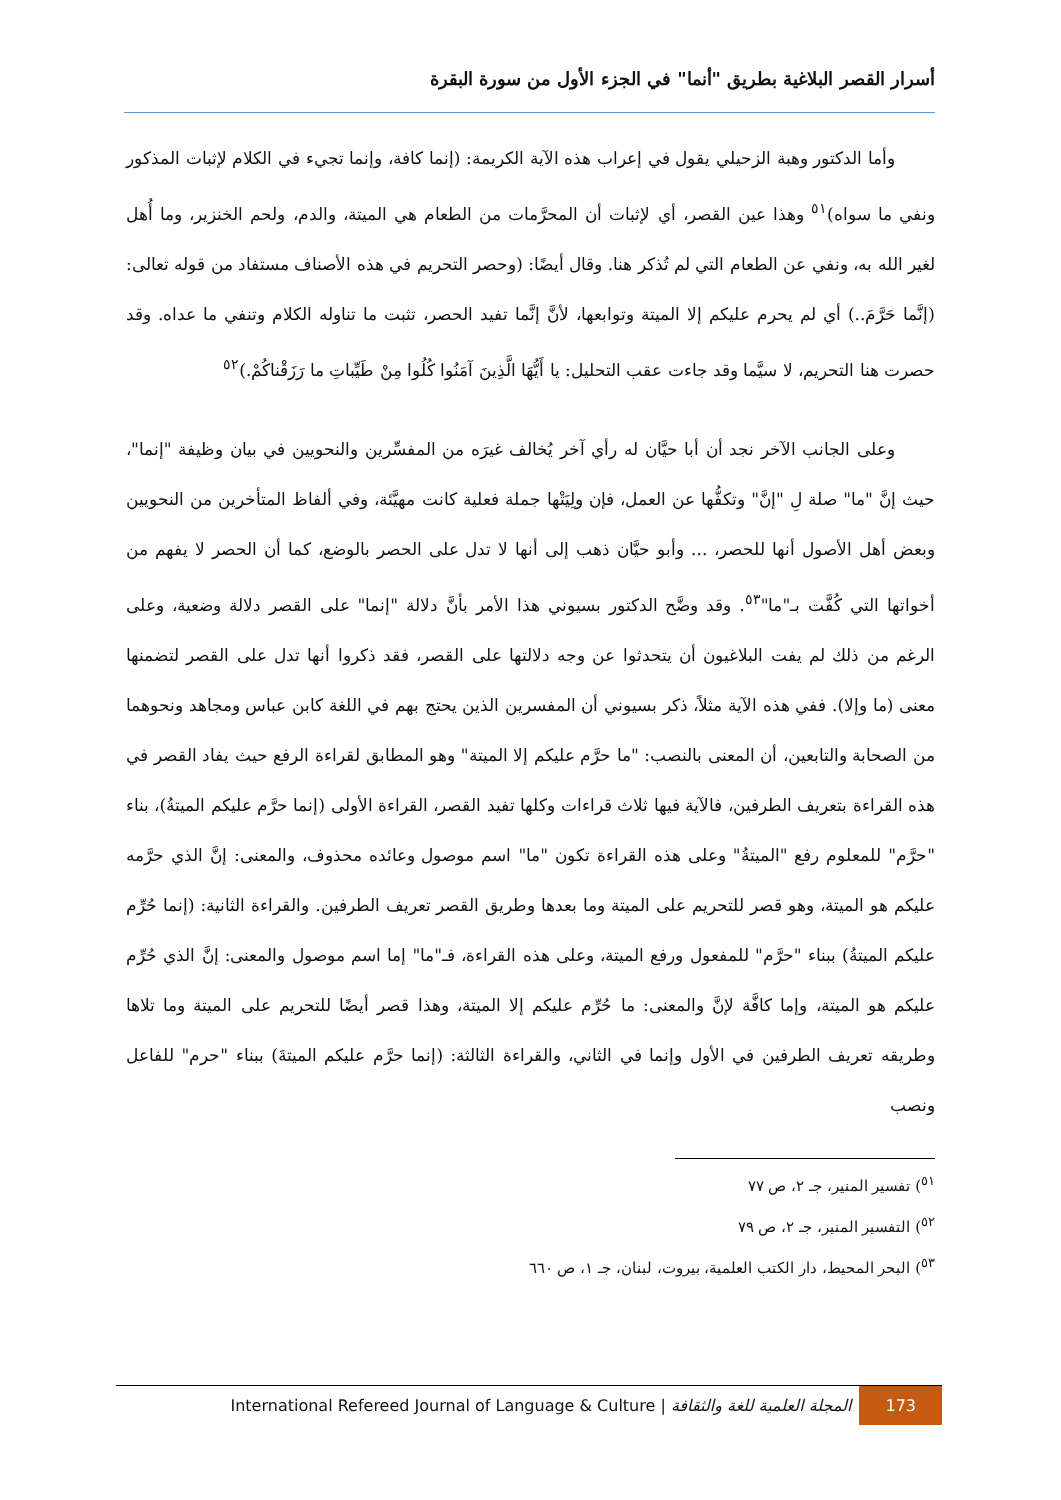أسرار القصر البلاغية بطريق "أنما" في الجزء الأول من سورة البقرة
وأما الدكتور وهبة الزحيلي يقول في إعراب هذه الآية الكريمة: (إنما كافة، وإنما تجيء في الكلام لإثبات المذكور ونفي ما سواه)<sup>٥١</sup> وهذا عين القصر، أي لإثبات أن المحرَّمات من الطعام هي الميتة، والدم، ولحم الخنزير، وما أُهل لغير الله به، ونفي عن الطعام التي لم تُذكر هنا. وقال أيضًا: (وحصر التحريم في هذه الأصناف مستفاد من قوله تعالى: (إنَّما حَرَّمَ..) أي لم يحرم عليكم إلا الميتة وتوابعها، لأنَّ إنَّما تفيد الحصر، تثبت ما تناوله الكلام وتنفي ما عداه. وقد حصرت هنا التحريم، لا سيَّما وقد جاءت عقب التحليل: يا أَيُّهَا الَّذِينَ آمَنُوا كُلُوا مِنْ طَيِّباتِ ما رَزَقْناكُمْ.)<sup>٥٢</sup>
وعلى الجانب الآخر نجد أن أبا حيَّان له رأي آخر يُخالف غيرَه من المفسِّرين والنحويين في بيان وظيفة "إنما"، حيث إنَّ "ما" صلة لِ "إنَّ" وتكفُّها عن العمل، فإن ولِيَتْها جملة فعلية كانت مهيَّئة، وفي ألفاظ المتأخرين من النحويين وبعض أهل الأصول أنها للحصر، ... وأبو حيَّان ذهب إلى أنها لا تدل على الحصر بالوضع، كما أن الحصر لا يفهم من أخواتها التي كُفَّت بـ"ما"<sup>٥٣</sup>. وقد وضَّح الدكتور بسيوني هذا الأمر بأنَّ دلالة "إنما" على القصر دلالة وضعية، وعلى الرغم من ذلك لم يفت البلاغيون أن يتحدثوا عن وجه دلالتها على القصر، فقد ذكروا أنها تدل على القصر لتضمنها معنى (ما وإلا). ففي هذه الآية مثلاً، ذكر بسيوني أن المفسرين الذين يحتج بهم في اللغة كابن عباس ومجاهد ونحوهما من الصحابة والتابعين، أن المعنى بالنصب: "ما حرَّم عليكم إلا الميتة" وهو المطابق لقراءة الرفع حيث يفاد القصر في هذه القراءة بتعريف الطرفين، فالآية فيها ثلاث قراءات وكلها تفيد القصر، القراءة الأولى (إنما حرَّم عليكم الميتةُ)، بناء "حرَّم" للمعلوم رفع "الميتةُ" وعلى هذه القراءة تكون "ما" اسم موصول وعائده محذوف، والمعنى: إنَّ الذي حرَّمه عليكم هو الميتة، وهو قصر للتحريم على الميتة وما بعدها وطريق القصر تعريف الطرفين. والقراءة الثانية: (إنما حُرِّم عليكم الميتةُ) ببناء "حرَّم" للمفعول ورفع الميتة، وعلى هذه القراءة، فـ"ما" إما اسم موصول والمعنى: إنَّ الذي حُرِّم عليكم هو الميتة، وإما كافَّة لإنَّ والمعنى: ما حُرِّم عليكم إلا الميتة، وهذا قصر أيضًا للتحريم على الميتة وما تلاها وطريقه تعريف الطرفين في الأول وإنما في الثاني، والقراءة الثالثة: (إنما حرَّم عليكم الميتةَ) ببناء "حرم" للفاعل ونصب
<sup>٥١</sup>) تفسير المنير، جـ ٢، ص ٧٧
<sup>٥٢</sup>) التفسير المنير، جـ ٢، ص ٧٩
<sup>٥٣</sup>) البحر المحيط، دار الكتب العلمية، بيروت، لبنان، جـ ١، ص ٦٦٠
International Refereed Journal of Language & Culture | المجلة العلمية للغة والثقافة 173